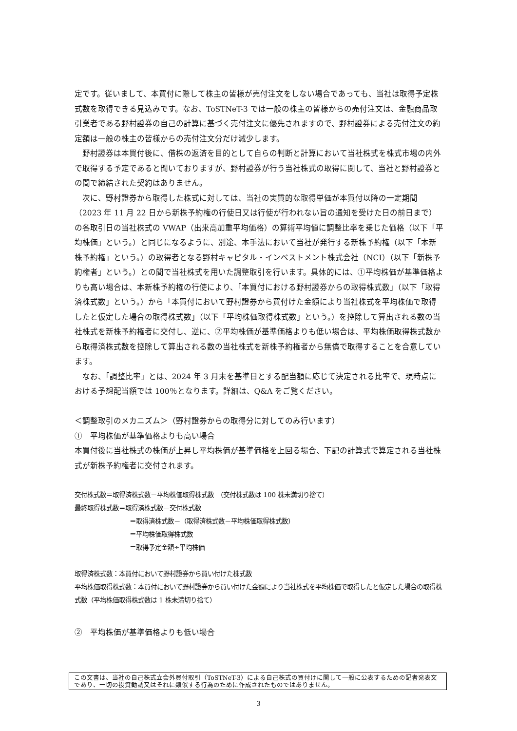定です。従いまして、本買付に際して株主の皆様が売付注文をしない場合であっても、当社は取得予定株式数を取得できる見込みです。なお、ToSTNeT-3 では一般の株主の皆様からの売付注文は、金融商品取引業者である野村證券の自己の計算に基づく売付注文に優先されますので、野村證券による売付注文の約定額は一般の株主の皆様からの売付注文分だけ減少します。
野村證券は本買付後に、借株の返済を目的として自らの判断と計算において当社株式を株式市場の内外で取得する予定であると聞いておりますが、野村證券が行う当社株式の取得に関して、当社と野村證券との間で締結された契約はありません。
次に、野村證券から取得した株式に対しては、当社の実質的な取得単価が本買付以降の一定期間（2023 年 11 月 22 日から新株予約権の行使日又は行使が行われない旨の通知を受けた日の前日まで）の各取引日の当社株式の VWAP（出来高加重平均価格）の算術平均値に調整比率を乗じた価格（以下「平均株価」という。）と同じになるように、別途、本手法において当社が発行する新株予約権（以下「本新株予約権」という。）の取得者となる野村キャピタル・インベストメント株式会社（NCI）（以下「新株予約権者」という。）との間で当社株式を用いた調整取引を行います。具体的には、①平均株価が基準価格よりも高い場合は、本新株予約権の行使により、「本買付における野村證券からの取得株式数」（以下「取得済株式数」という。）から「本買付において野村證券から買付けた金額により当社株式を平均株価で取得したと仮定した場合の取得株式数」（以下「平均株価取得株式数」という。）を控除して算出される数の当社株式を新株予約権者に交付し、逆に、②平均株価が基準価格よりも低い場合は、平均株価取得株式数から取得済株式数を控除して算出される数の当社株式を新株予約権者から無償で取得することを合意しています。
なお、「調整比率」とは、2024 年 3 月末を基準日とする配当額に応じて決定される比率で、現時点における予想配当額では 100％となります。詳細は、Q&A をご覧ください。
＜調整取引のメカニズム＞（野村證券からの取得分に対してのみ行います）
①　平均株価が基準価格よりも高い場合
本買付後に当社株式の株価が上昇し平均株価が基準価格を上回る場合、下記の計算式で算定される当社株式が新株予約権者に交付されます。
交付株式数＝取得済株式数－平均株価取得株式数　（交付株式数は 100 株未満切り捨て）
最終取得株式数＝取得済株式数－交付株式数
＝取得済株式数－（取得済株式数－平均株価取得株式数）
＝平均株価取得株式数
＝取得予定金額÷平均株価
取得済株式数：本買付において野村證券から買い付けた株式数
平均株価取得株式数：本買付において野村證券から買い付けた金額により当社株式を平均株価で取得したと仮定した場合の取得株式数（平均株価取得株式数は 1 株未満切り捨て）
②　平均株価が基準価格よりも低い場合
この文書は、当社の自己株式立会外買付取引（ToSTNeT-3）による自己株式の買付けに関して一般に公表するための記者発表文であり、一切の投資勧誘又はそれに類似する行為のために作成されたものではありません。
3